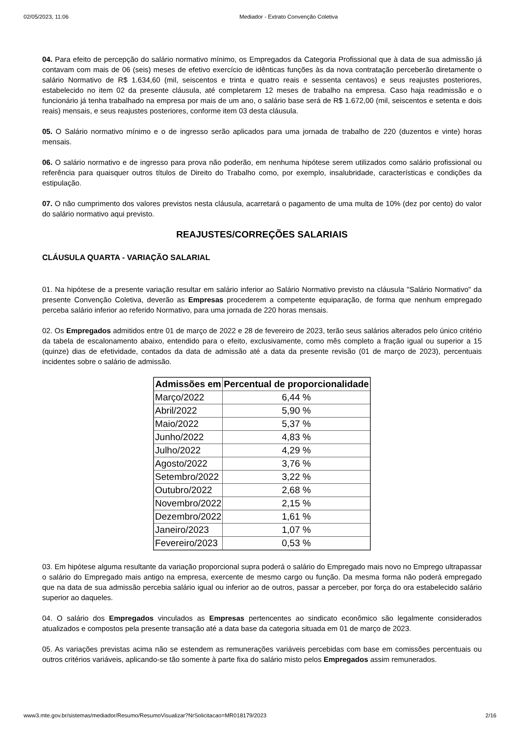02/05/2023, 11:06 Mediador - Extrato Convenção Coletiva
04. Para efeito de percepção do salário normativo mínimo, os Empregados da Categoria Profissional que à data de sua admissão já contavam com mais de 06 (seis) meses de efetivo exercício de idênticas funções às da nova contratação perceberão diretamente o salário Normativo de R$ 1.634,60 (mil, seiscentos e trinta e quatro reais e sessenta centavos) e seus reajustes posteriores, estabelecido no item 02 da presente cláusula, até completarem 12 meses de trabalho na empresa. Caso haja readmissão e o funcionário já tenha trabalhado na empresa por mais de um ano, o salário base será de R$ 1.672,00 (mil, seiscentos e setenta e dois reais) mensais, e seus reajustes posteriores, conforme item 03 desta cláusula.
05. O Salário normativo mínimo e o de ingresso serão aplicados para uma jornada de trabalho de 220 (duzentos e vinte) horas mensais.
06. O salário normativo e de ingresso para prova não poderão, em nenhuma hipótese serem utilizados como salário profissional ou referência para quaisquer outros títulos de Direito do Trabalho como, por exemplo, insalubridade, características e condições da estipulação.
07. O não cumprimento dos valores previstos nesta cláusula, acarretará o pagamento de uma multa de 10% (dez por cento) do valor do salário normativo aqui previsto.
REAJUSTES/CORREÇÕES SALARIAIS
CLÁUSULA QUARTA - VARIAÇÃO SALARIAL
01. Na hipótese de a presente variação resultar em salário inferior ao Salário Normativo previsto na cláusula "Salário Normativo" da presente Convenção Coletiva, deverão as Empresas procederem a competente equiparação, de forma que nenhum empregado perceba salário inferior ao referido Normativo, para uma jornada de 220 horas mensais.
02. Os Empregados admitidos entre 01 de março de 2022 e 28 de fevereiro de 2023, terão seus salários alterados pelo único critério da tabela de escalonamento abaixo, entendido para o efeito, exclusivamente, como mês completo a fração igual ou superior a 15 (quinze) dias de efetividade, contados da data de admissão até a data da presente revisão (01 de março de 2023), percentuais incidentes sobre o salário de admissão.
| Admissões em | Percentual de proporcionalidade |
| --- | --- |
| Março/2022 | 6,44 % |
| Abril/2022 | 5,90 % |
| Maio/2022 | 5,37 % |
| Junho/2022 | 4,83 % |
| Julho/2022 | 4,29 % |
| Agosto/2022 | 3,76 % |
| Setembro/2022 | 3,22 % |
| Outubro/2022 | 2,68 % |
| Novembro/2022 | 2,15 % |
| Dezembro/2022 | 1,61 % |
| Janeiro/2023 | 1,07 % |
| Fevereiro/2023 | 0,53 % |
03. Em hipótese alguma resultante da variação proporcional supra poderá o salário do Empregado mais novo no Emprego ultrapassar o salário do Empregado mais antigo na empresa, exercente de mesmo cargo ou função. Da mesma forma não poderá empregado que na data de sua admissão percebia salário igual ou inferior ao de outros, passar a perceber, por força do ora estabelecido salário superior ao daqueles.
04. O salário dos Empregados vinculados as Empresas pertencentes ao sindicato econômico são legalmente considerados atualizados e compostos pela presente transação até a data base da categoria situada em 01 de março de 2023.
05. As variações previstas acima não se estendem as remunerações variáveis percebidas com base em comissões percentuais ou outros critérios variáveis, aplicando-se tão somente à parte fixa do salário misto pelos Empregados assim remunerados.
www3.mte.gov.br/sistemas/mediador/Resumo/ResumoVisualizar?NrSolicitacao=MR018179/2023 2/16